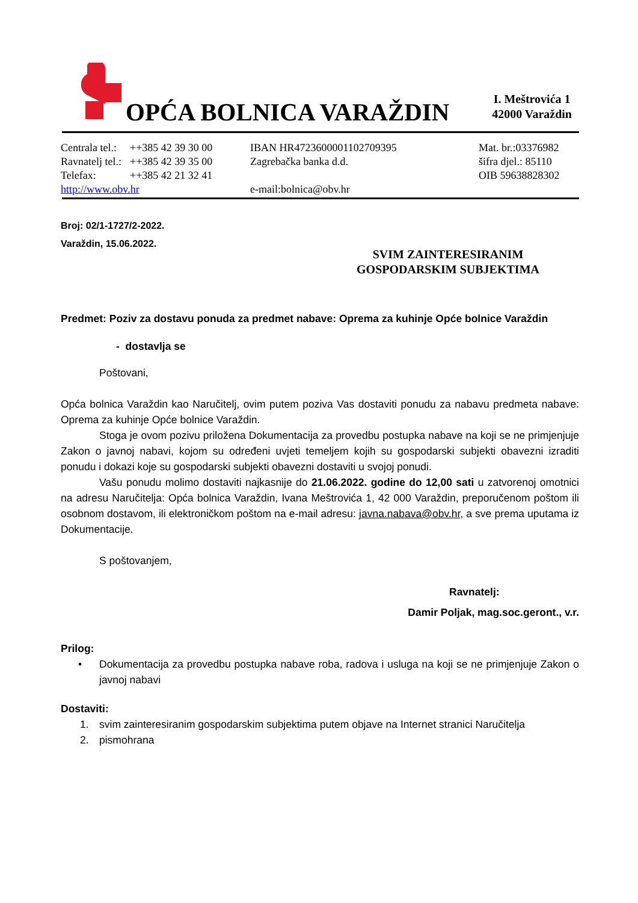OPĆA BOLNICA VARAŽDIN
I. Meštrovića 1
42000 Varaždin
Centrala tel.:
Ravnatelj tel.:
Telefax:
http://www.obv.hr
++385 42 39 30 00
++385 42 39 35 00
++385 42 21 32 41
IBAN HR4723600001102709395
Zagrebačka banka d.d.
e-mail:bolnica@obv.hr
Mat. br.:03376982
šifra djel.: 85110
OIB 59638828302
SVIM ZAINTERESIRANIM
GOSPODARSKIM SUBJEKTIMA
Broj: 02/1-1727/2-2022.
Varaždin, 15.06.2022.
Predmet: Poziv za dostavu ponuda za predmet nabave: Oprema za kuhinje Opće bolnice Varaždin
- dostavlja se
Poštovani,
Opća bolnica Varaždin kao Naručitelj, ovim putem poziva Vas dostaviti ponudu za nabavu predmeta nabave: Oprema za kuhinje Opće bolnice Varaždin.
Stoga je ovom pozivu priložena Dokumentacija za provedbu postupka nabave na koji se ne primjenjuje Zakon o javnoj nabavi, kojom su određeni uvjeti temeljem kojih su gospodarski subjekti obavezni izraditi ponudu i dokazi koje su gospodarski subjekti obavezni dostaviti u svojoj ponudi.
Vašu ponudu molimo dostaviti najkasnije do 21.06.2022. godine do 12,00 sati u zatvorenoj omotnici na adresu Naručitelja: Opća bolnica Varaždin, Ivana Meštrovića 1, 42 000 Varaždin, preporučenom poštom ili osobnom dostavom, ili elektroničkom poštom na e-mail adresu: javna.nabava@obv.hr, a sve prema uputama iz Dokumentacije.
S poštovanjem,
Ravnatelj:
Damir Poljak, mag.soc.geront., v.r.
Prilog:
• Dokumentacija za provedbu postupka nabave roba, radova i usluga na koji se ne primjenjuje Zakon o javnoj nabavi
Dostaviti:
1. svim zainteresiranim gospodarskim subjektima putem objave na Internet stranici Naručitelja
2. pismohrana